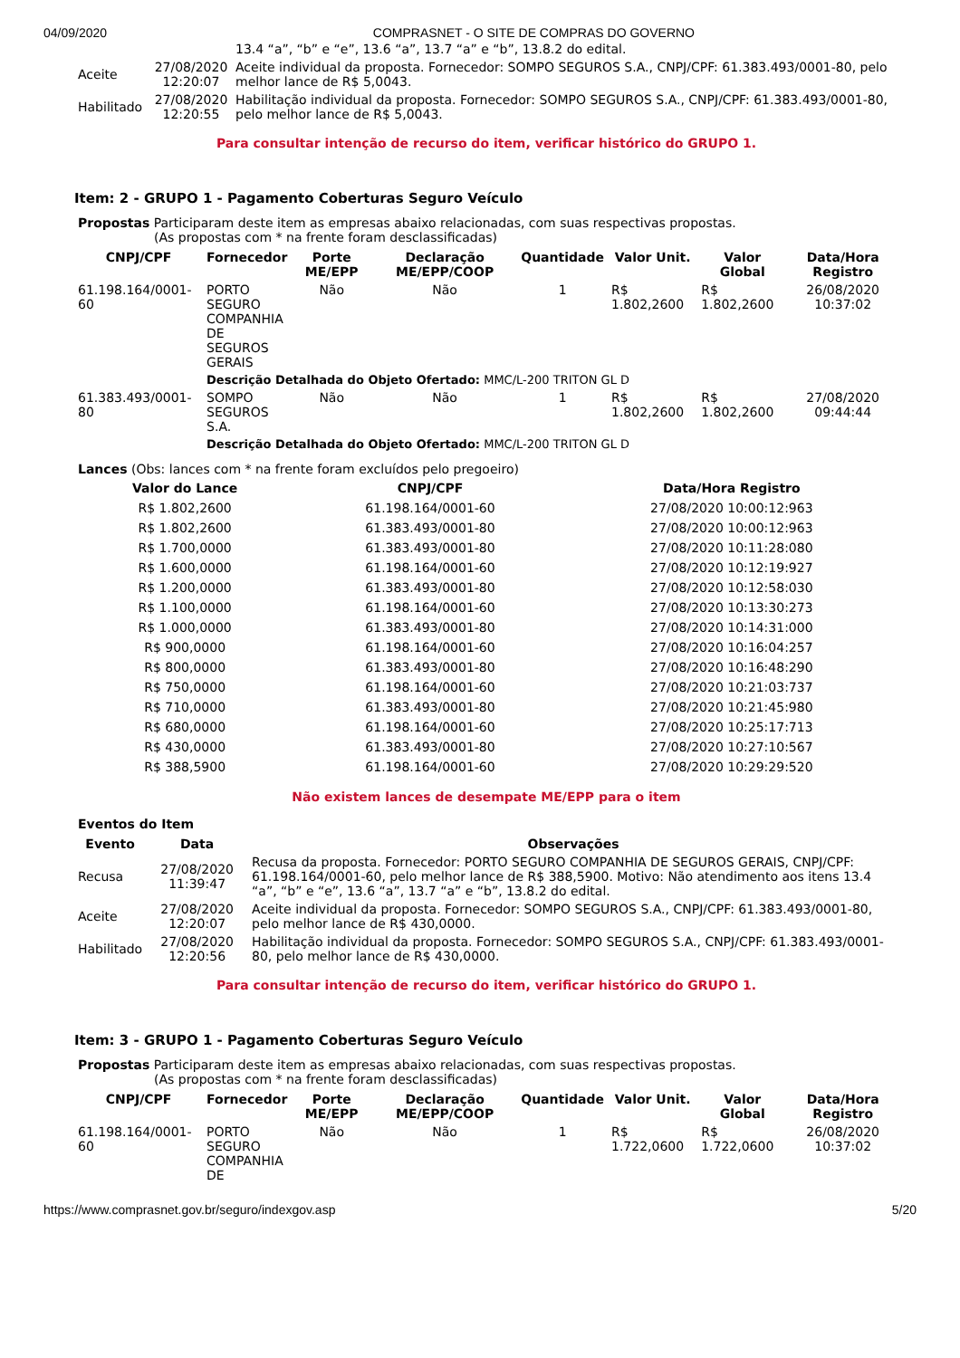04/09/2020 COMPRASNET - O SITE DE COMPRAS DO GOVERNO
| | | 13.4 “a”, “b” e “e”, 13.6 “a”, 13.7 “a” e “b”, 13.8.2 do edital. |
| Aceite | 27/08/2020 12:20:07 | Aceite individual da proposta. Fornecedor: SOMPO SEGUROS S.A., CNPJ/CPF: 61.383.493/0001-80, pelo melhor lance de R$ 5,0043. |
| Habilitado | 27/08/2020 12:20:55 | Habilitação individual da proposta. Fornecedor: SOMPO SEGUROS S.A., CNPJ/CPF: 61.383.493/0001-80, pelo melhor lance de R$ 5,0043. |
Para consultar intenção de recurso do item, verificar histórico do GRUPO 1.
Item: 2 - GRUPO 1 - Pagamento Coberturas Seguro Veículo
Propostas Participaram deste item as empresas abaixo relacionadas, com suas respectivas propostas.
(As propostas com * na frente foram desclassificadas)
| CNPJ/CPF | Fornecedor | Porte ME/EPP | Declaração ME/EPP/COOP | Quantidade | Valor Unit. | Valor Global | Data/Hora Registro |
| --- | --- | --- | --- | --- | --- | --- | --- |
| 61.198.164/0001-60 | PORTO SEGURO COMPANHIA DE SEGUROS GERAIS | Não | Não | 1 | R$ 1.802,2600 | R$ 1.802,2600 | 26/08/2020 10:37:02 |
| | Descrição Detalhada do Objeto Ofertado: MMC/L-200 TRITON GL D | | | | | | |
| 61.383.493/0001-80 | SOMPO SEGUROS S.A. | Não | Não | 1 | R$ 1.802,2600 | R$ 1.802,2600 | 27/08/2020 09:44:44 |
| | Descrição Detalhada do Objeto Ofertado: MMC/L-200 TRITON GL D | | | | | | |
Lances (Obs: lances com * na frente foram excluídos pelo pregoeiro)
| Valor do Lance | CNPJ/CPF | Data/Hora Registro |
| --- | --- | --- |
| R$ 1.802,2600 | 61.198.164/0001-60 | 27/08/2020 10:00:12:963 |
| R$ 1.802,2600 | 61.383.493/0001-80 | 27/08/2020 10:00:12:963 |
| R$ 1.700,0000 | 61.383.493/0001-80 | 27/08/2020 10:11:28:080 |
| R$ 1.600,0000 | 61.198.164/0001-60 | 27/08/2020 10:12:19:927 |
| R$ 1.200,0000 | 61.383.493/0001-80 | 27/08/2020 10:12:58:030 |
| R$ 1.100,0000 | 61.198.164/0001-60 | 27/08/2020 10:13:30:273 |
| R$ 1.000,0000 | 61.383.493/0001-80 | 27/08/2020 10:14:31:000 |
| R$ 900,0000 | 61.198.164/0001-60 | 27/08/2020 10:16:04:257 |
| R$ 800,0000 | 61.383.493/0001-80 | 27/08/2020 10:16:48:290 |
| R$ 750,0000 | 61.198.164/0001-60 | 27/08/2020 10:21:03:737 |
| R$ 710,0000 | 61.383.493/0001-80 | 27/08/2020 10:21:45:980 |
| R$ 680,0000 | 61.198.164/0001-60 | 27/08/2020 10:25:17:713 |
| R$ 430,0000 | 61.383.493/0001-80 | 27/08/2020 10:27:10:567 |
| R$ 388,5900 | 61.198.164/0001-60 | 27/08/2020 10:29:29:520 |
Não existem lances de desempate ME/EPP para o item
Eventos do Item
| Evento | Data | Observações |
| --- | --- | --- |
| Recusa | 27/08/2020 11:39:47 | Recusa da proposta. Fornecedor: PORTO SEGURO COMPANHIA DE SEGUROS GERAIS, CNPJ/CPF: 61.198.164/0001-60, pelo melhor lance de R$ 388,5900. Motivo: Não atendimento aos itens 13.4 “a”, “b” e “e”, 13.6 “a”, 13.7 “a” e “b”, 13.8.2 do edital. |
| Aceite | 27/08/2020 12:20:07 | Aceite individual da proposta. Fornecedor: SOMPO SEGUROS S.A., CNPJ/CPF: 61.383.493/0001-80, pelo melhor lance de R$ 430,0000. |
| Habilitado | 27/08/2020 12:20:56 | Habilitação individual da proposta. Fornecedor: SOMPO SEGUROS S.A., CNPJ/CPF: 61.383.493/0001-80, pelo melhor lance de R$ 430,0000. |
Para consultar intenção de recurso do item, verificar histórico do GRUPO 1.
Item: 3 - GRUPO 1 - Pagamento Coberturas Seguro Veículo
Propostas Participaram deste item as empresas abaixo relacionadas, com suas respectivas propostas.
(As propostas com * na frente foram desclassificadas)
| CNPJ/CPF | Fornecedor | Porte ME/EPP | Declaração ME/EPP/COOP | Quantidade | Valor Unit. | Valor Global | Data/Hora Registro |
| --- | --- | --- | --- | --- | --- | --- | --- |
| 61.198.164/0001-60 | PORTO SEGURO COMPANHIA DE | Não | Não | 1 | R$ 1.722,0600 | R$ 1.722,0600 | 26/08/2020 10:37:02 |
https://www.comprasnet.gov.br/seguro/indexgov.asp 5/20